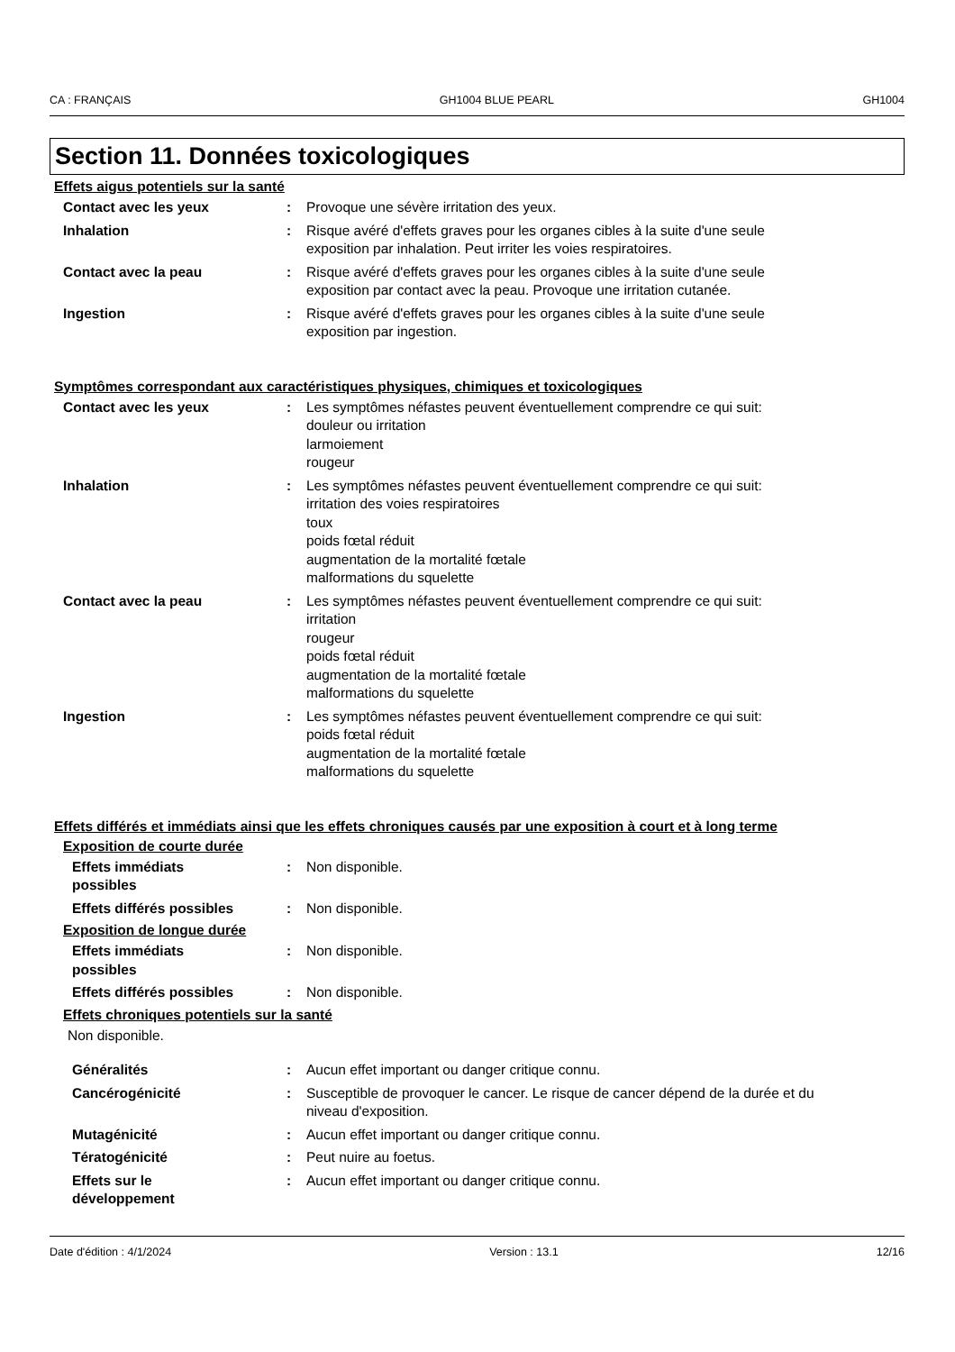CA : FRANÇAIS GH1004 BLUE PEARL GH1004
Section 11. Données toxicologiques
Effets aigus potentiels sur la santé
Contact avec les yeux : Provoque une sévère irritation des yeux.
Inhalation : Risque avéré d'effets graves pour les organes cibles à la suite d'une seule
exposition par inhalation. Peut irriter les voies respiratoires.
Contact avec la peau : Risque avéré d'effets graves pour les organes cibles à la suite d'une seule
exposition par contact avec la peau. Provoque une irritation cutanée.
Ingestion : Risque avéré d'effets graves pour les organes cibles à la suite d'une seule
exposition par ingestion.
Symptômes correspondant aux caractéristiques physiques, chimiques et toxicologiques
Contact avec les yeux : Les symptômes néfastes peuvent éventuellement comprendre ce qui suit:
douleur ou irritation
larmoiement
rougeur
Inhalation : Les symptômes néfastes peuvent éventuellement comprendre ce qui suit:
irritation des voies respiratoires
toux
poids fœtal réduit
augmentation de la mortalité fœtale
malformations du squelette
Contact avec la peau : Les symptômes néfastes peuvent éventuellement comprendre ce qui suit:
irritation
rougeur
poids fœtal réduit
augmentation de la mortalité fœtale
malformations du squelette
Ingestion : Les symptômes néfastes peuvent éventuellement comprendre ce qui suit:
poids fœtal réduit
augmentation de la mortalité fœtale
malformations du squelette
Effets différés et immédiats ainsi que les effets chroniques causés par une exposition à court et à long terme
Exposition de courte durée
Effets immédiats
possibles
: Non disponible.
Effets différés possibles : Non disponible.
Exposition de longue durée
Effets immédiats
possibles
: Non disponible.
Effets différés possibles : Non disponible.
Effets chroniques potentiels sur la santé
Non disponible.
Généralités : Aucun effet important ou danger critique connu.
Cancérogénicité : Susceptible de provoquer le cancer. Le risque de cancer dépend de la durée et du
niveau d'exposition.
Mutagénicité : Aucun effet important ou danger critique connu.
Tératogénicité : Peut nuire au foetus.
Effets sur le
développement
: Aucun effet important ou danger critique connu.
Date d'édition : 4/1/2024 Version : 13.1 12/16